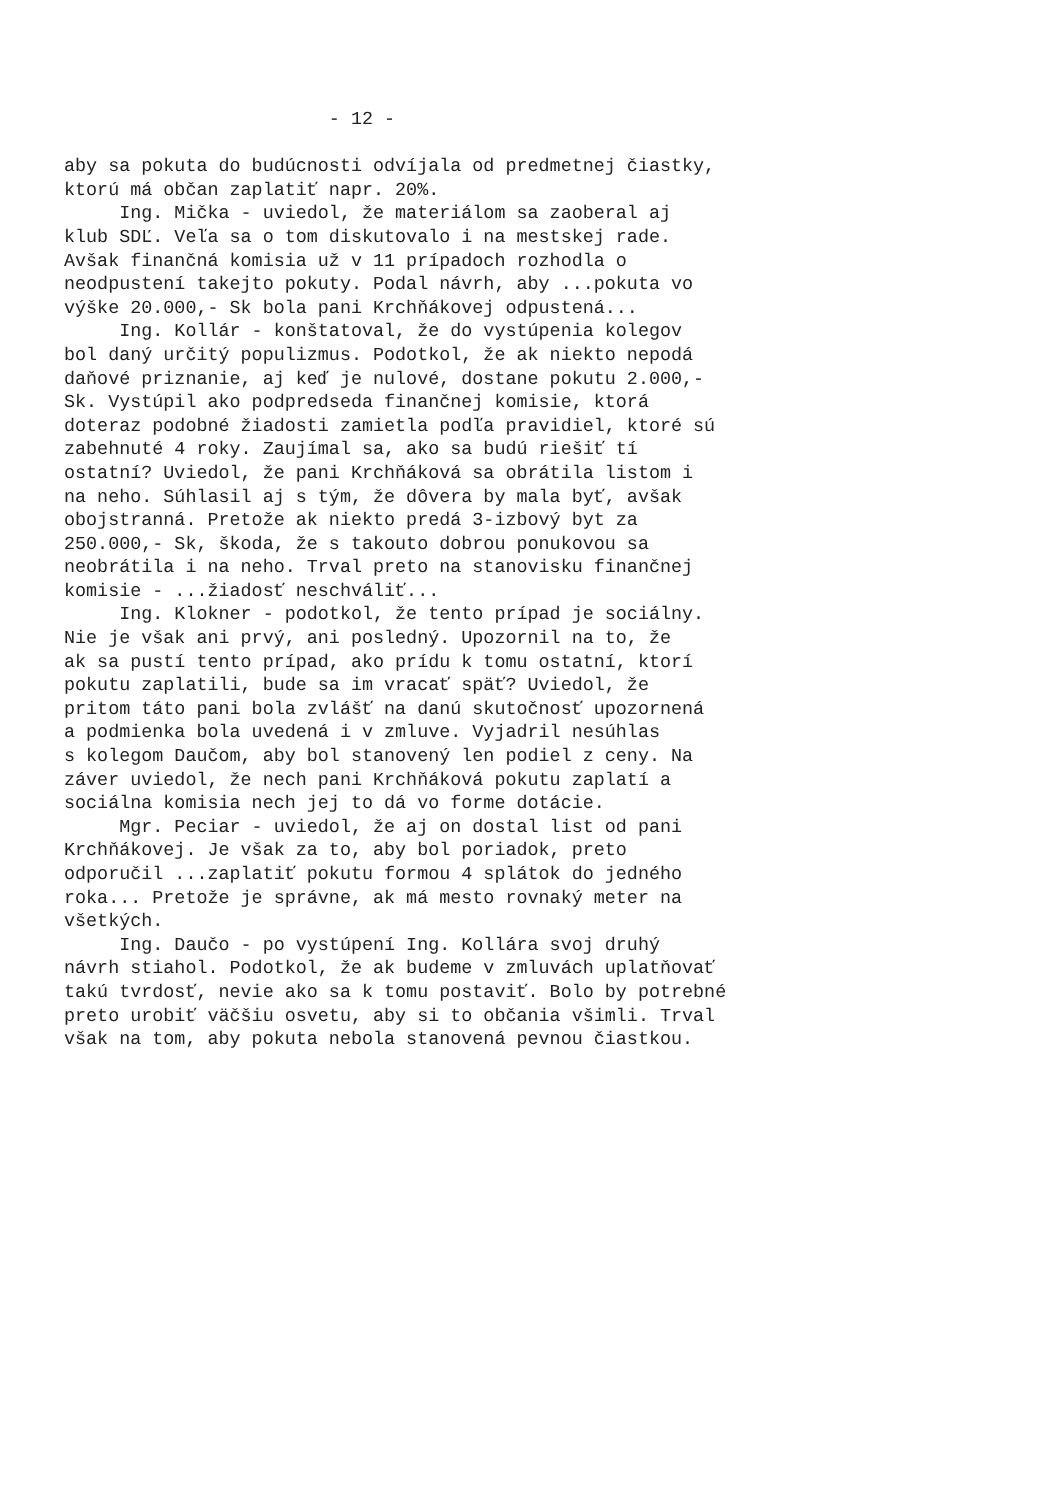- 12 - aby sa pokuta do budúcnosti odvíjala od predmetnej čiastky, ktorú má občan zaplatiť napr. 20%. Ing. Mička - uviedol, že materiálom sa zaoberal aj klub SDĽ. Veľa sa o tom diskutovalo i na mestskej rade. Avšak finančná komisia už v 11 prípadoch rozhodla o neodpustení takejto pokuty. Podal návrh, aby ...pokuta vo výške 20.000,- Sk bola pani Krchňákovej odpustená... Ing. Kollár - konštatoval, že do vystúpenia kolegov bol daný určitý populizmus. Podotkol, že ak niekto nepodá daňové priznanie, aj keď je nulové, dostane pokutu 2.000,- Sk. Vystúpil ako podpredseda finančnej komisie, ktorá doteraz podobné žiadosti zamietla podľa pravidiel, ktoré sú zabehnuté 4 roky. Zaujímal sa, ako sa budú riešiť tí ostatní? Uviedol, že pani Krchňáková sa obrátila listom i na neho. Súhlasil aj s tým, že dôvera by mala byť, avšak obojstranná. Pretože ak niekto predá 3-izbový byt za 250.000,- Sk, škoda, že s takouto dobrou ponukovou sa neobrátila i na neho. Trval preto na stanovisku finančnej komisie - ...žiadosť neschváliť... Ing. Klokner - podotkol, že tento prípad je sociálny. Nie je však ani prvý, ani posledný. Upozornil na to, že ak sa pustí tento prípad, ako prídu k tomu ostatní, ktorí pokutu zaplatili, bude sa im vracať späť? Uviedol, že pritom táto pani bola zvlášť na danú skutočnosť upozornená a podmienka bola uvedená i v zmluve. Vyjadril nesúhlas s kolegom Daučom, aby bol stanovený len podiel z ceny. Na záver uviedol, že nech pani Krchňáková pokutu zaplatí a sociálna komisia nech jej to dá vo forme dotácie. Mgr. Peciar - uviedol, že aj on dostal list od pani Krchňákovej. Je však za to, aby bol poriadok, preto odporučil ...zaplatiť pokutu formou 4 splátok do jedného roka... Pretože je správne, ak má mesto rovnaký meter na všetkých. Ing. Daučo - po vystúpení Ing. Kollára svoj druhý návrh stiahol. Podotkol, že ak budeme v zmluvách uplatňovať takú tvrdosť, nevie ako sa k tomu postaviť. Bolo by potrebné preto urobiť väčšiu osvetu, aby si to občania všimli. Trval však na tom, aby pokuta nebola stanovená pevnou čiastkou.